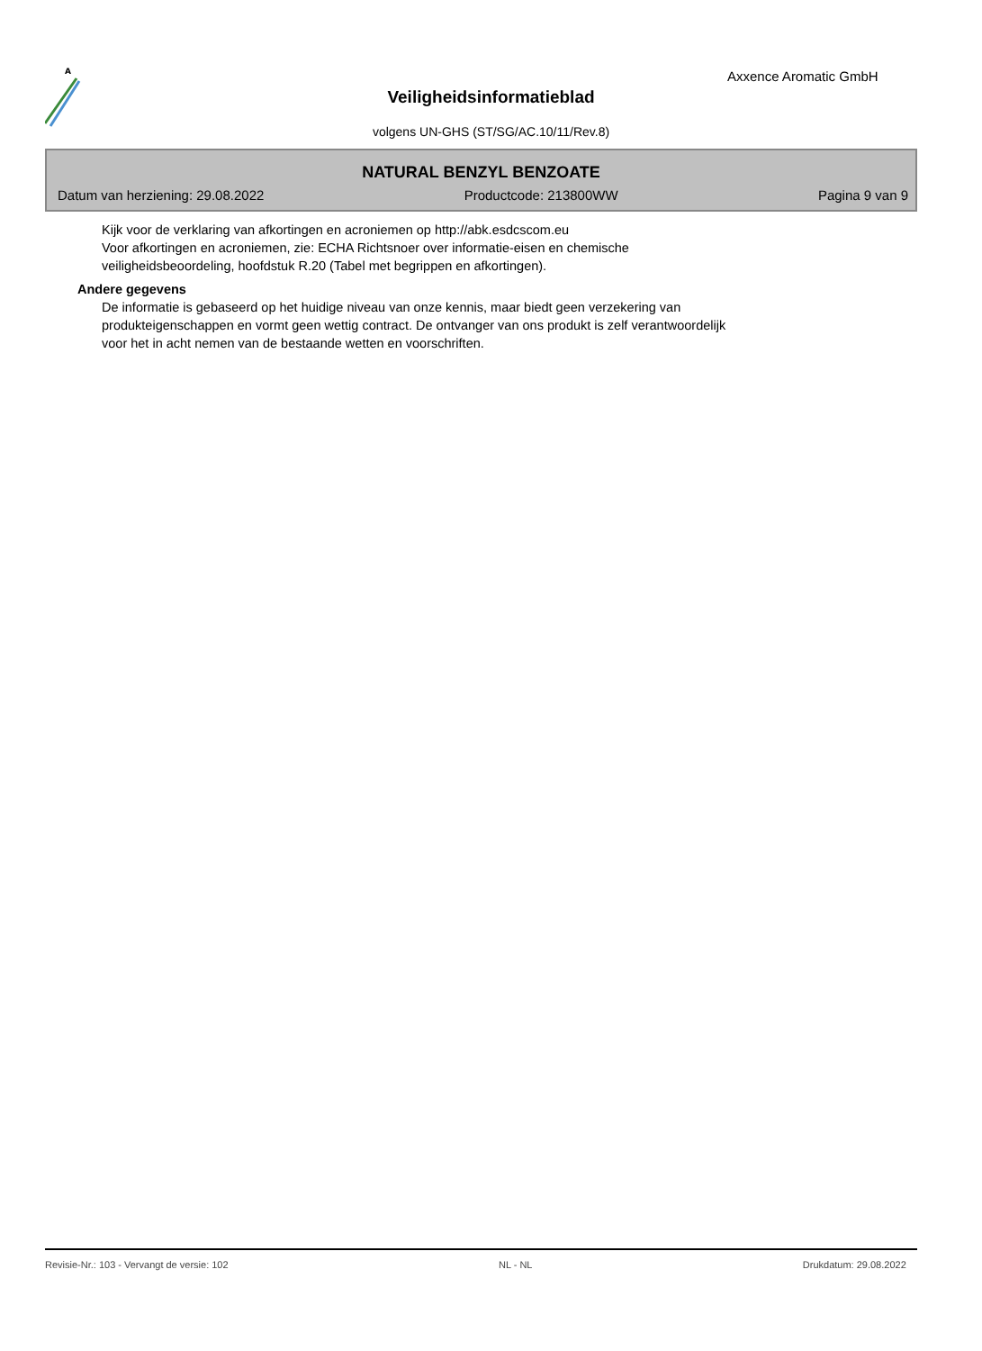A
Axxence Aromatic GmbH
Veiligheidsinformatieblad
volgens UN-GHS (ST/SG/AC.10/11/Rev.8)
NATURAL BENZYL BENZOATE
Datum van herziening: 29.08.2022 Productcode: 213800WW Pagina 9 van 9
Kijk voor de verklaring van afkortingen en acroniemen op http://abk.esdcscom.eu
Voor afkortingen en acroniemen, zie: ECHA Richtsnoer over informatie-eisen en chemische
veiligheidsbeoordeling, hoofdstuk R.20 (Tabel met begrippen en afkortingen).
Andere gegevens
De informatie is gebaseerd op het huidige niveau van onze kennis, maar biedt geen verzekering van
produkteigenschappen en vormt geen wettig contract. De ontvanger van ons produkt is zelf verantwoordelijk
voor het in acht nemen van de bestaande wetten en voorschriften.
Revisie-Nr.: 103 - Vervangt de versie: 102 NL - NL Drukdatum: 29.08.2022